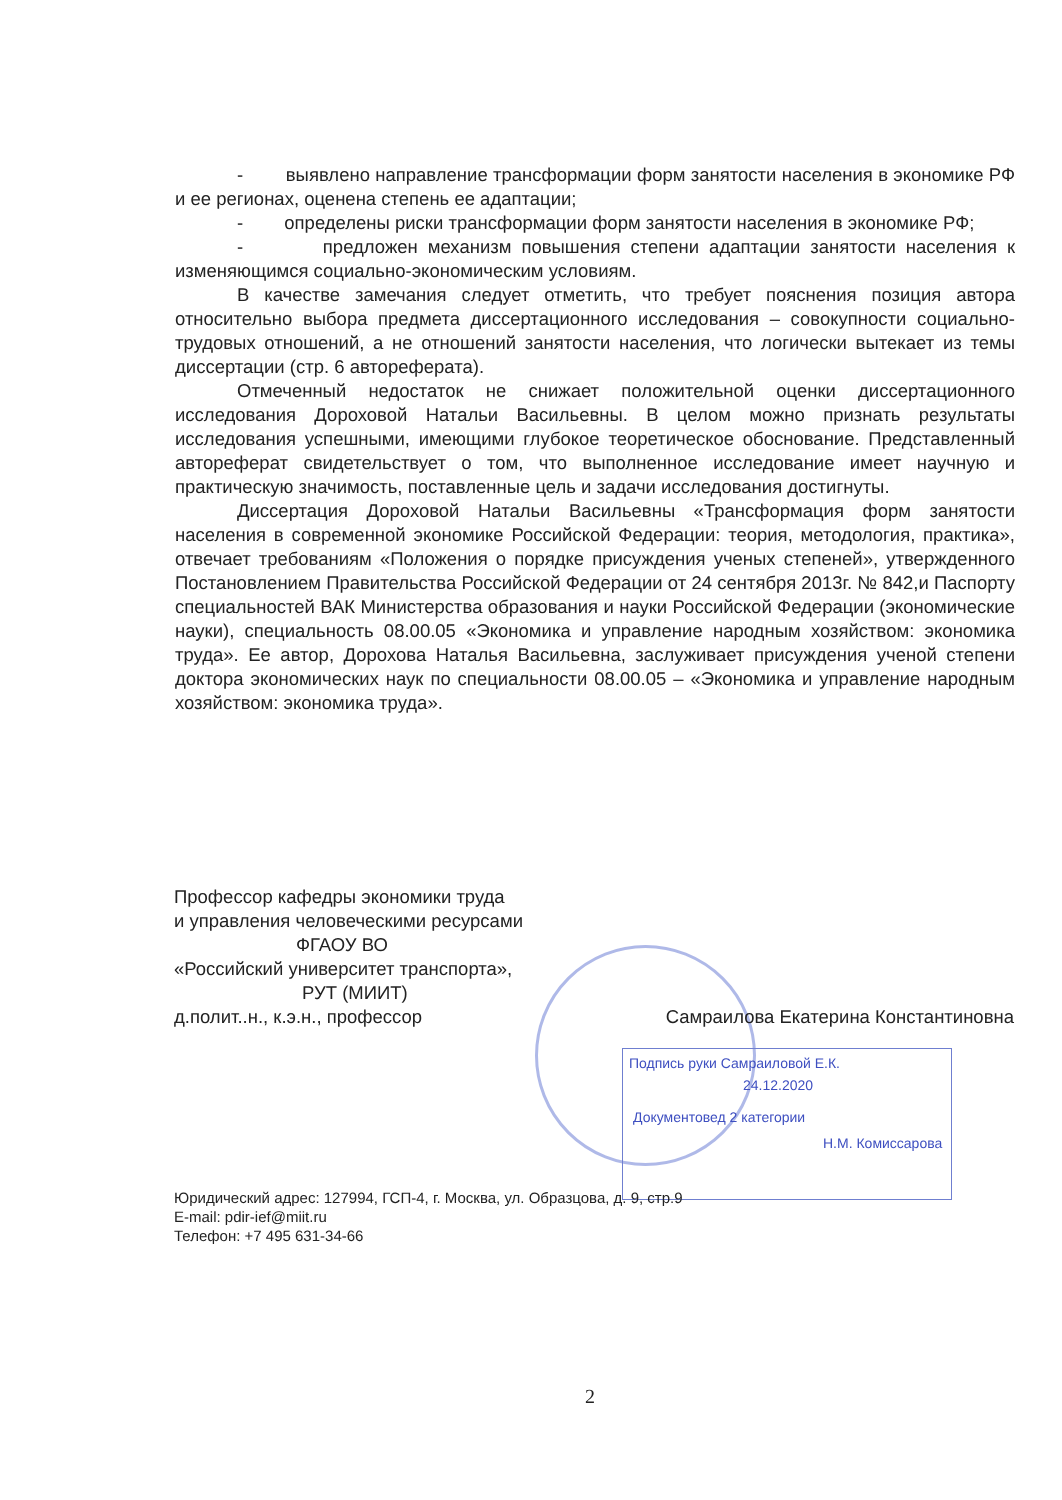- выявлено направление трансформации форм занятости населения в экономике РФ и ее регионах, оценена степень ее адаптации;
- определены риски трансформации форм занятости населения в экономике РФ;
- предложен механизм повышения степени адаптации занятости населения к изменяющимся социально-экономическим условиям.
В качестве замечания следует отметить, что требует пояснения позиция автора относительно выбора предмета диссертационного исследования – совокупности социально-трудовых отношений, а не отношений занятости населения, что логически вытекает из темы диссертации (стр. 6 автореферата).
Отмеченный недостаток не снижает положительной оценки диссертационного исследования Дороховой Натальи Васильевны. В целом можно признать результаты исследования успешными, имеющими глубокое теоретическое обоснование. Представленный автореферат свидетельствует о том, что выполненное исследование имеет научную и практическую значимость, поставленные цель и задачи исследования достигнуты.
Диссертация Дороховой Натальи Васильевны «Трансформация форм занятости населения в современной экономике Российской Федерации: теория, методология, практика», отвечает требованиям «Положения о порядке присуждения ученых степеней», утвержденного Постановлением Правительства Российской Федерации от 24 сентября 2013г. № 842,и Паспорту специальностей ВАК Министерства образования и науки Российской Федерации (экономические науки), специальность 08.00.05 «Экономика и управление народным хозяйством: экономика труда». Ее автор, Дорохова Наталья Васильевна, заслуживает присуждения ученой степени доктора экономических наук по специальности 08.00.05 – «Экономика и управление народным хозяйством: экономика труда».
Подпись руки Самраиловой Е.К.
24.12.2020
Документовед 2 категории
Н.М. Комиссарова
Профессор кафедры экономики труда
и управления человеческими ресурсами
ФГАОУ ВО
«Российский университет транспорта»,
РУТ (МИИТ)
д.полит..н., к.э.н., профессор Самраилова Екатерина Константиновна
Юридический адрес: 127994, ГСП-4, г. Москва, ул. Образцова, д. 9, стр.9
E-mail: pdir-ief@miit.ru
Телефон: +7 495 631-34-66
2